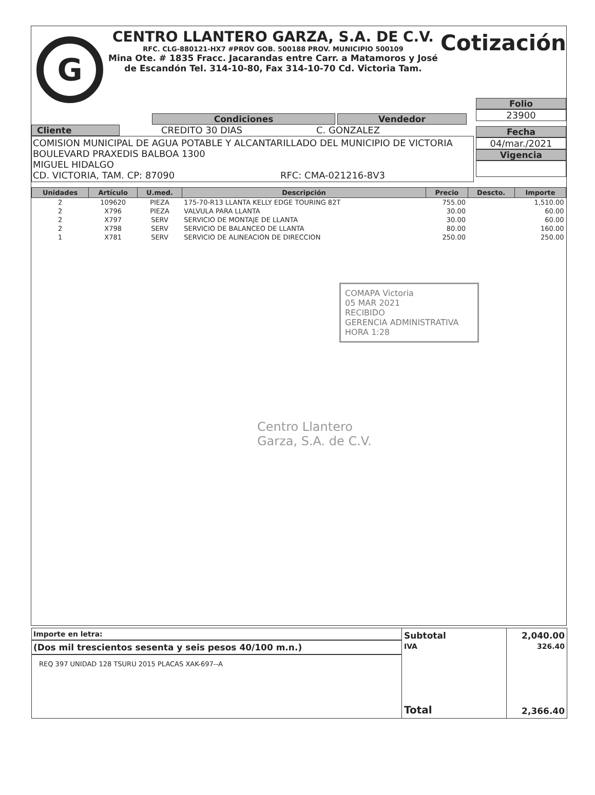G
CENTRO LLANTERO GARZA, S.A. DE C.V.
RFC. CLG-880121-HX7 #PROV GOB. 500188 PROV. MUNICIPIO 500109
Mina Ote. # 1835 Fracc. Jacarandas entre Carr. a Matamoros y José de Escandón Tel. 314-10-80, Fax 314-10-70 Cd. Victoria Tam.
Cotización
Condiciones Vendedor
Cliente CREDITO 30 DIAS C. GONZALEZ
COMISION MUNICIPAL DE AGUA POTABLE Y ALCANTARILLADO DEL MUNICIPIO DE VICTORIA
BOULEVARD PRAXEDIS BALBOA 1300
MIGUEL HIDALGO
CD. VICTORIA, TAM. CP: 87090 RFC: CMA-021216-8V3
Folio
23900
Fecha
04/mar./2021
Vigencia
| Unidades | Artículo | U.med. | Descripción | Precio | Descto. | Importe |
| --- | --- | --- | --- | --- | --- | --- |
| 2 | 109620 | PIEZA | 175-70-R13 LLANTA KELLY EDGE TOURING 82T | 755.00 | | 1,510.00 |
| 2 | X796 | PIEZA | VALVULA PARA LLANTA | 30.00 | | 60.00 |
| 2 | X797 | SERV | SERVICIO DE MONTAJE DE LLANTA | 30.00 | | 60.00 |
| 2 | X798 | SERV | SERVICIO DE BALANCEO DE LLANTA | 80.00 | | 160.00 |
| 1 | X781 | SERV | SERVICIO DE ALINEACION DE DIRECCION | 250.00 | | 250.00 |
COMAPA Victoria
05 MAR 2021
RECIBIDO
GERENCIA ADMINISTRATIVA
HORA 1:28
Centro Llantero
Garza, S.A. de C.V.
Importe en letra:
(Dos mil trescientos sesenta y seis pesos 40/100 m.n.)
REQ 397 UNIDAD 128 TSURU 2015 PLACAS XAK-697--A
Subtotal
IVA
Total
2,040.00
326.40
2,366.40